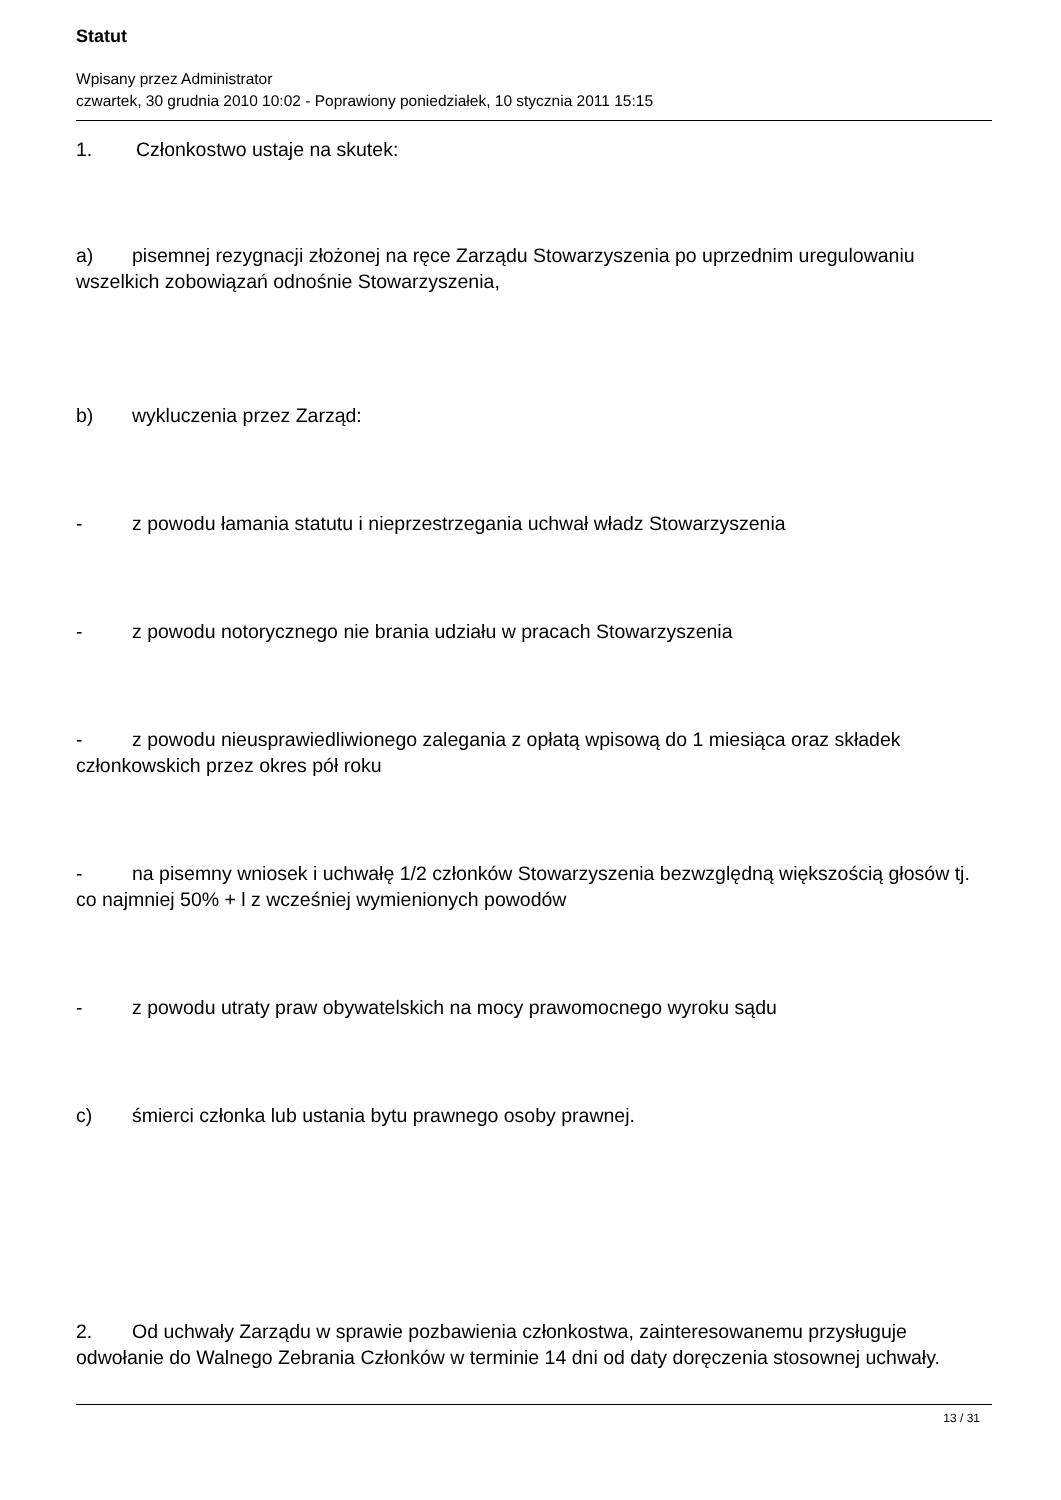Statut
Wpisany przez Administrator
czwartek, 30 grudnia 2010 10:02 - Poprawiony poniedziałek, 10 stycznia 2011 15:15
1. Członkostwo ustaje na skutek:
a) pisemnej rezygnacji złożonej na ręce Zarządu Stowarzyszenia po uprzednim uregulowaniu wszelkich zobowiązań odnośnie Stowarzyszenia,
b) wykluczenia przez Zarząd:
- z powodu łamania statutu i nieprzestrzegania uchwał władz Stowarzyszenia
- z powodu notorycznego nie brania udziału w pracach Stowarzyszenia
- z powodu nieusprawiedliwionego zalegania z opłatą wpisową do 1 miesiąca oraz składek członkowskich przez okres pół roku
- na pisemny wniosek i uchwałę 1/2 członków Stowarzyszenia bezwzględną większością głosów tj. co najmniej 50% + l z wcześniej wymienionych powodów
- z powodu utraty praw obywatelskich na mocy prawomocnego wyroku sądu
c) śmierci członka lub ustania bytu prawnego osoby prawnej.
2. Od uchwały Zarządu w sprawie pozbawienia członkostwa, zainteresowanemu przysługuje odwołanie do Walnego Zebrania Członków w terminie 14 dni od daty doręczenia stosownej uchwały.
13 / 31